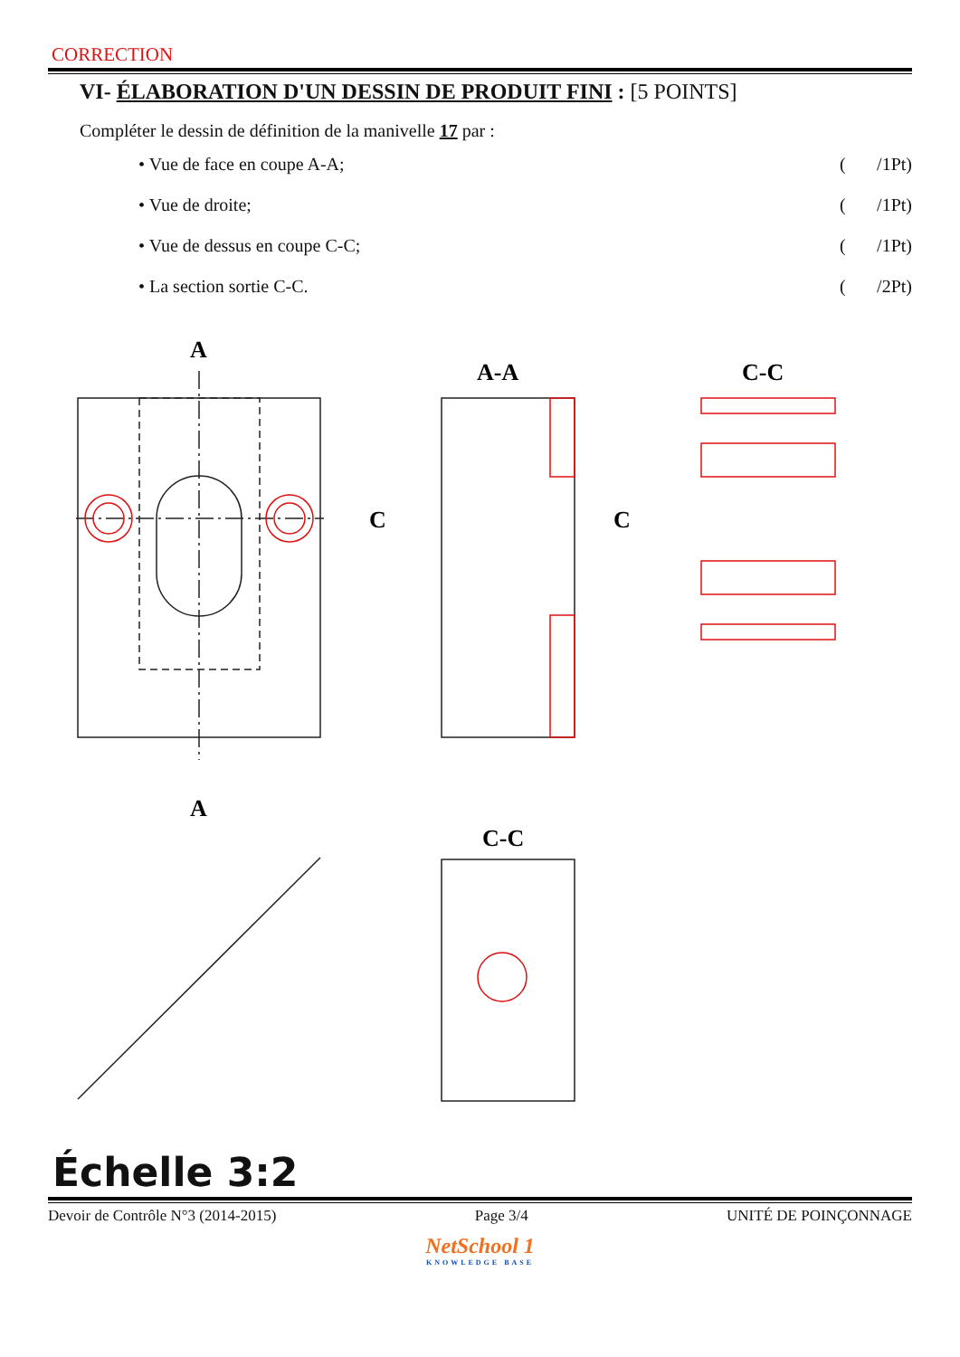CORRECTION
VI- ÉLABORATION D'UN DESSIN DE PRODUIT FINI : [5 POINTS]
Compléter le dessin de définition de la manivelle 17 par :
• Vue de face en coupe A-A; (/1Pt)
• Vue de droite; (/1Pt)
• Vue de dessus en coupe C-C; (/1Pt)
• La section sortie C-C. (/2Pt)
A
A
A-A
C-C
C
C
C-C
Échelle 3:2
Devoir de Contrôle N°3 (2014-2015) Page 3/4 UNITÉ DE POINÇONNAGE
NetSchool 1
KNOWLEDGE BASE